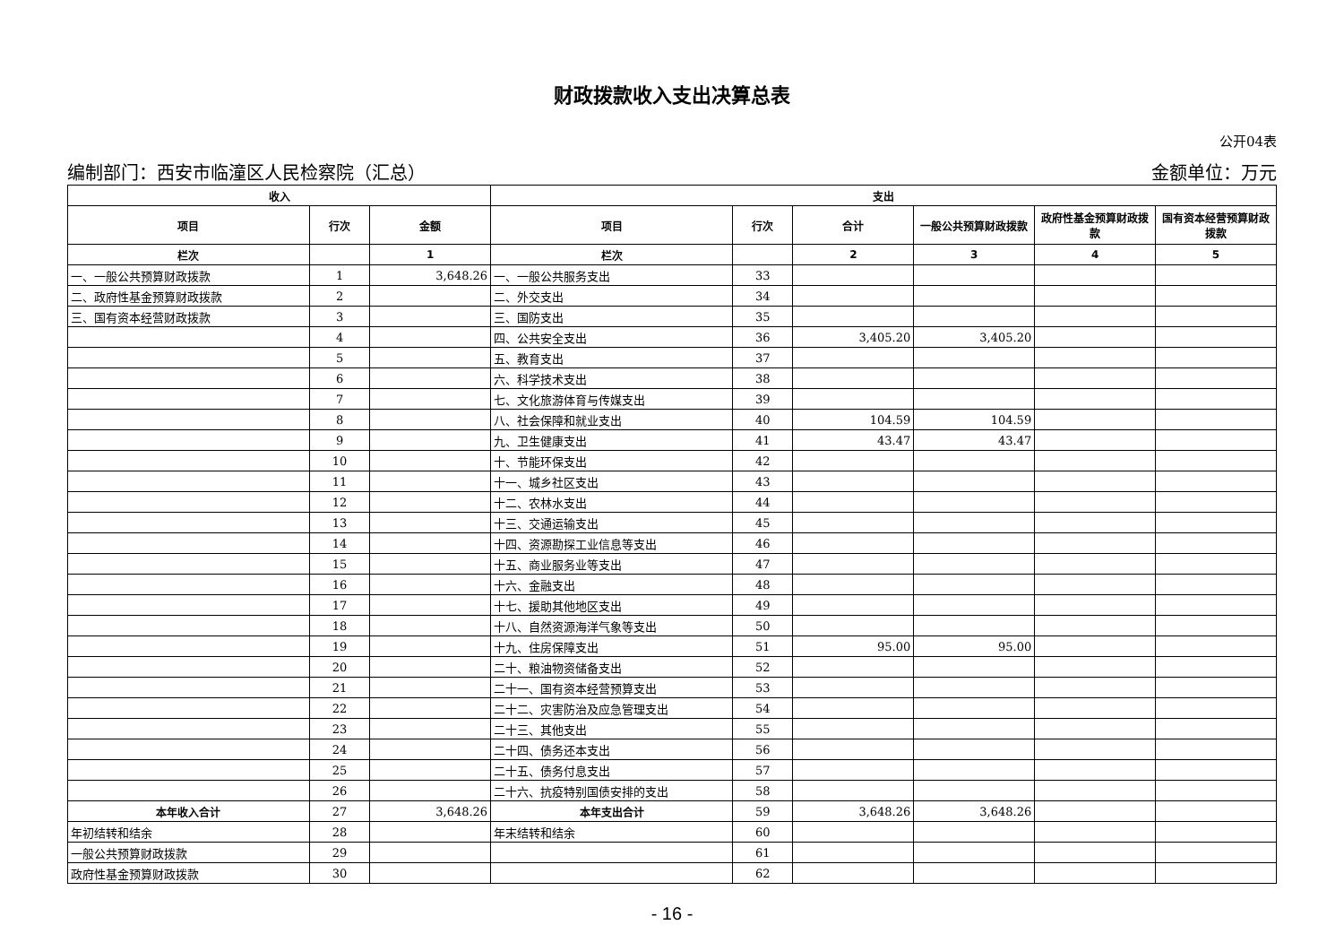财政拨款收入支出决算总表
公开04表
编制部门：西安市临潼区人民检察院（汇总） 金额单位：万元
| 收入 | | | 支出 | | | | | |
| --- | --- | --- | --- | --- | --- | --- | --- | --- |
| 项目 | 行次 | 金额 | 项目 | 行次 | 合计 | 一般公共预算财政拨款 | 政府性基金预算财政拨款 | 国有资本经营预算财政拨款 |
| 栏次 | | 1 | 栏次 | | 2 | 3 | 4 | 5 |
| 一、一般公共预算财政拨款 | 1 | 3,648.26 | 一、一般公共服务支出 | 33 | | | | |
| 二、政府性基金预算财政拨款 | 2 | | 二、外交支出 | 34 | | | | |
| 三、国有资本经营财政拨款 | 3 | | 三、国防支出 | 35 | | | | |
| | 4 | | 四、公共安全支出 | 36 | 3,405.20 | 3,405.20 | | |
| | 5 | | 五、教育支出 | 37 | | | | |
| | 6 | | 六、科学技术支出 | 38 | | | | |
| | 7 | | 七、文化旅游体育与传媒支出 | 39 | | | | |
| | 8 | | 八、社会保障和就业支出 | 40 | 104.59 | 104.59 | | |
| | 9 | | 九、卫生健康支出 | 41 | 43.47 | 43.47 | | |
| | 10 | | 十、节能环保支出 | 42 | | | | |
| | 11 | | 十一、城乡社区支出 | 43 | | | | |
| | 12 | | 十二、农林水支出 | 44 | | | | |
| | 13 | | 十三、交通运输支出 | 45 | | | | |
| | 14 | | 十四、资源勘探工业信息等支出 | 46 | | | | |
| | 15 | | 十五、商业服务业等支出 | 47 | | | | |
| | 16 | | 十六、金融支出 | 48 | | | | |
| | 17 | | 十七、援助其他地区支出 | 49 | | | | |
| | 18 | | 十八、自然资源海洋气象等支出 | 50 | | | | |
| | 19 | | 十九、住房保障支出 | 51 | 95.00 | 95.00 | | |
| | 20 | | 二十、粮油物资储备支出 | 52 | | | | |
| | 21 | | 二十一、国有资本经营预算支出 | 53 | | | | |
| | 22 | | 二十二、灾害防治及应急管理支出 | 54 | | | | |
| | 23 | | 二十三、其他支出 | 55 | | | | |
| | 24 | | 二十四、债务还本支出 | 56 | | | | |
| | 25 | | 二十五、债务付息支出 | 57 | | | | |
| | 26 | | 二十六、抗疫特别国债安排的支出 | 58 | | | | |
| 本年收入合计 | 27 | 3,648.26 | 本年支出合计 | 59 | 3,648.26 | 3,648.26 | | |
| 年初结转和结余 | 28 | | 年末结转和结余 | 60 | | | | |
| 一般公共预算财政拨款 | 29 | | | 61 | | | | |
| 政府性基金预算财政拨款 | 30 | | | 62 | | | | |
- 16 -